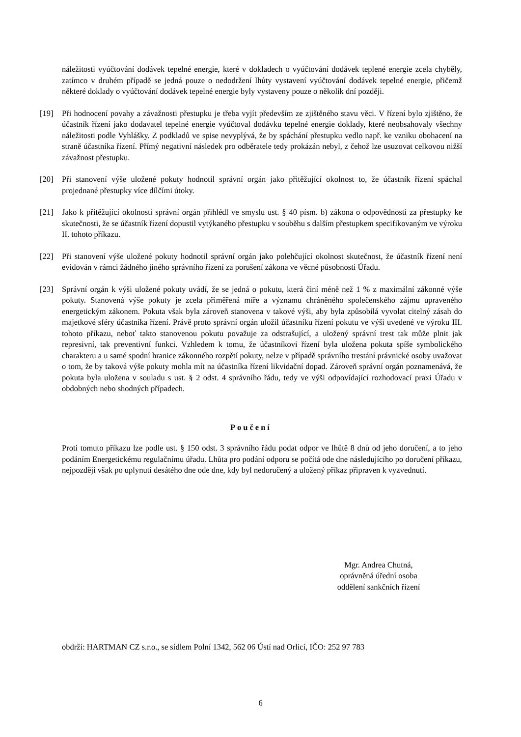náležitosti vyúčtování dodávek tepelné energie, které v dokladech o vyúčtování dodávek teplené energie zcela chyběly, zatímco v druhém případě se jedná pouze o nedodržení lhůty vystavení vyúčtování dodávek tepelné energie, přičemž některé doklady o vyúčtování dodávek tepelné energie byly vystaveny pouze o několik dní později.
[19] Při hodnocení povahy a závažnosti přestupku je třeba vyjít především ze zjištěného stavu věci. V řízení bylo zjištěno, že účastník řízení jako dodavatel tepelné energie vyúčtoval dodávku tepelné energie doklady, které neobsahovaly všechny náležitosti podle Vyhlášky. Z podkladů ve spise nevyplývá, že by spáchání přestupku vedlo např. ke vzniku obohacení na straně účastníka řízení. Přímý negativní následek pro odběratele tedy prokázán nebyl, z čehož lze usuzovat celkovou nižší závažnost přestupku.
[20] Při stanovení výše uložené pokuty hodnotil správní orgán jako přitěžující okolnost to, že účastník řízení spáchal projednané přestupky více dílčími útoky.
[21] Jako k přitěžující okolnosti správní orgán přihlédl ve smyslu ust. § 40 písm. b) zákona o odpovědnosti za přestupky ke skutečnosti, že se účastník řízení dopustil vytýkaného přestupku v souběhu s dalším přestupkem specifikovaným ve výroku II. tohoto příkazu.
[22] Při stanovení výše uložené pokuty hodnotil správní orgán jako polehčující okolnost skutečnost, že účastník řízení není evidován v rámci žádného jiného správního řízení za porušení zákona ve věcné působnosti Úřadu.
[23] Správní orgán k výši uložené pokuty uvádí, že se jedná o pokutu, která činí méně než 1 % z maximální zákonné výše pokuty. Stanovená výše pokuty je zcela přiměřená míře a významu chráněného společenského zájmu upraveného energetickým zákonem. Pokuta však byla zároveň stanovena v takové výši, aby byla způsobilá vyvolat citelný zásah do majetkové sféry účastníka řízení. Právě proto správní orgán uložil účastníku řízení pokutu ve výši uvedené ve výroku III. tohoto příkazu, neboť takto stanovenou pokutu považuje za odstrašující, a uložený správní trest tak může plnit jak represivní, tak preventivní funkci. Vzhledem k tomu, že účastníkovi řízení byla uložena pokuta spíše symbolického charakteru a u samé spodní hranice zákonného rozpětí pokuty, nelze v případě správního trestání právnické osoby uvažovat o tom, že by taková výše pokuty mohla mít na účastníka řízení likvidační dopad. Zároveň správní orgán poznamenává, že pokuta byla uložena v souladu s ust. § 2 odst. 4 správního řádu, tedy ve výši odpovídající rozhodovací praxi Úřadu v obdobných nebo shodných případech.
Poučení
Proti tomuto příkazu lze podle ust. § 150 odst. 3 správního řádu podat odpor ve lhůtě 8 dnů od jeho doručení, a to jeho podáním Energetickému regulačnímu úřadu. Lhůta pro podání odporu se počítá ode dne následujícího po doručení příkazu, nejpozději však po uplynutí desátého dne ode dne, kdy byl nedoručený a uložený příkaz připraven k vyzvednutí.
Mgr. Andrea Chutná,
oprávněná úřední osoba
oddělení sankčních řízení
obdrží: HARTMAN CZ s.r.o., se sídlem Polní 1342, 562 06 Ústí nad Orlicí, IČO: 252 97 783
6